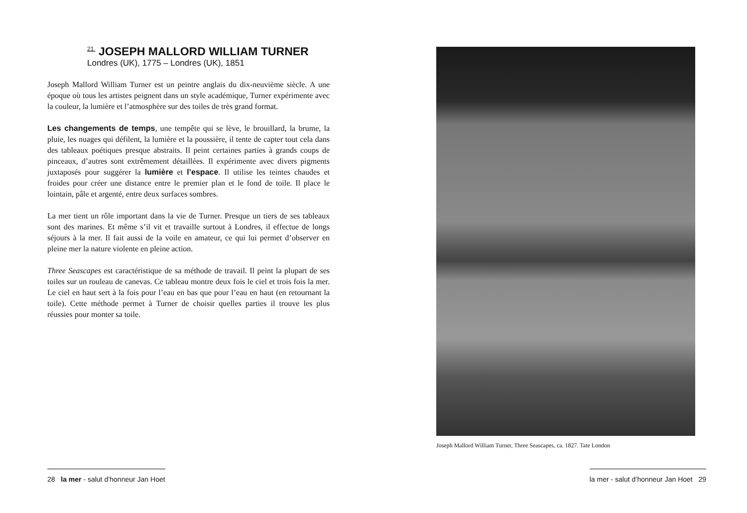<sup>21.</sup> JOSEPH MALLORD WILLIAM TURNER
Londres (UK), 1775 – Londres (UK), 1851
Joseph Mallord William Turner est un peintre anglais du dix-neuvième siècle. A une époque où tous les artistes peignent dans un style académique, Turner expérimente avec la couleur, la lumière et l’atmosphère sur des toiles de très grand format.
Les changements de temps, une tempête qui se lève, le brouillard, la brume, la pluie, les nuages qui défilent, la lumière et la poussière, il tente de capter tout cela dans des tableaux poétiques presque abstraits. Il peint certaines parties à grands coups de pinceaux, d’autres sont extrêmement détaillées. Il expérimente avec divers pigments juxtaposés pour suggérer la lumière et l’espace. Il utilise les teintes chaudes et froides pour créer une distance entre le premier plan et le fond de toile. Il place le lointain, pâle et argenté, entre deux surfaces sombres.
La mer tient un rôle important dans la vie de Turner. Presque un tiers de ses tableaux sont des marines. Et même s’il vit et travaille surtout à Londres, il effectue de longs séjours à la mer. Il fait aussi de la voile en amateur, ce qui lui permet d’observer en pleine mer la nature violente en pleine action.
Three Seascapes est caractéristique de sa méthode de travail. Il peint la plupart de ses toiles sur un rouleau de canevas. Ce tableau montre deux fois le ciel et trois fois la mer. Le ciel en haut sert à la fois pour l’eau en bas que pour l’eau en haut (en retournant la toile). Cette méthode permet à Turner de choisir quelles parties il trouve les plus réussies pour monter sa toile.
Joseph Mallord William Turner, Three Seascapes, ca. 1827. Tate London
28 la mer - salut d’honneur Jan Hoet
la mer - salut d’honneur Jan Hoet 29